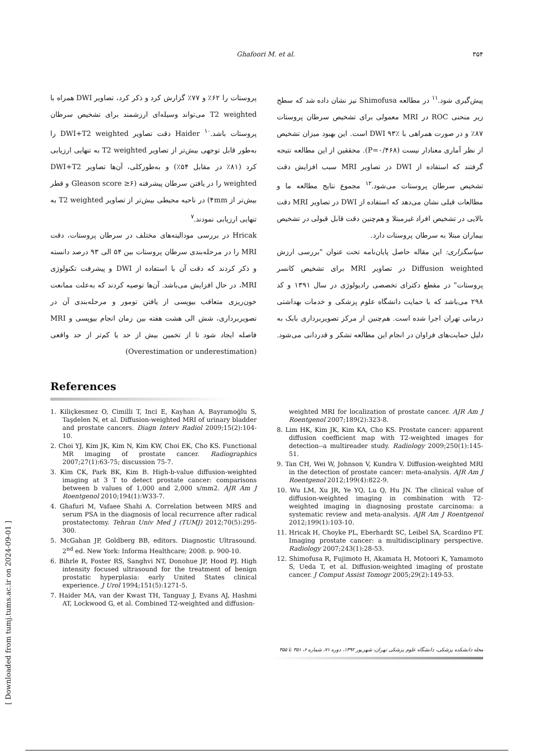Ghafoori M. et al. ۳۵۴
پروستات را ۶۲٪ و ۷۷٪ گزارش کرد و ذکر کرد، تصاویر DWI همراه با T2 weighted می‌تواند وسیله‌ای ارزشمند برای تشخیص سرطان پروستات باشد.<sup>۱۰</sup> Haider دقت تصاویر DWI+T2 weighted را به‌طور قابل توجهی بیش‌تر از تصاویر T2 weighted به تنهایی ارزیابی کرد (۸۱٪ در مقابل ۵۴٪) و به‌طورکلی، آن‌ها تصاویر DWI+T2 weighted را در یافتن سرطان پیشرفته (Gleason score ≥۶ و قطر بیش‌تر از ۴mm) در ناحیه محیطی بیش‌تر از تصاویر T2 weighted به تنهایی ارزیابی نمودند.<sup>۷</sup>
Hricak در بررسی مودالیته‌های مختلف در سرطان پروستات، دقت MRI را در مرحله‌بندی سرطان پروستات بین ۵۴ الی ۹۳ درصد دانسته و ذکر کردند که دقت آن با استفاده از DWI و پیشرفت تکنولوژی MRI، در حال افزایش می‌باشد. آن‌ها توصیه کردند که به‌علت ممانعت خون‌ریزی متعاقب بیوپسی از یافتن تومور و مرحله‌بندی آن در تصویربرداری، شش الی هشت هفته بین زمان انجام بیوپسی و MRI فاصله ایجاد شود تا از تخمین بیش از حد یا کم‌تر از حد واقعی (Overestimation or underestimation)
پیش‌گیری شود.<sup>۱۱</sup> در مطالعه Shimofusa نیز نشان داده شد که سطح زیر منحنی ROC در MRI معمولی برای تشخیص سرطان پروستات ۸۷٪ و در صورت همراهی با DWI ۹۳٪ است. این بهبود میزان تشخیص از نظر آماری معنادار نیست (P=۰/۴۶۸). محققین از این مطالعه نتیجه گرفتند که استفاده از DWI در تصاویر MRI سبب افزایش دقت تشخیص سرطان پروستات می‌شود.<sup>۱۲</sup> مجموع نتایج مطالعه ما و مطالعات قبلی نشان می‌دهد که استفاده از DWI در تصاویر MRI دقت بالایی در تشخیص افراد غیرمبتلا و هم‌چنین دقت قابل قبولی در تشخیص بیماران مبتلا به سرطان پروستات دارد.
سپاسگزاری: این مقاله حاصل پایان‌نامه تحت عنوان "بررسی ارزش Diffusion weighted در تصاویر MRI برای تشخیص کانسر پروستات" در مقطع دکترای تخصصی رادیولوژی در سال ۱۳۹۱ و کد ۲۹۸ می‌باشد که با حمایت دانشگاه علوم پزشکی و خدمات بهداشتی درمانی تهران اجرا شده است. هم‌چنین از مرکز تصویربرداری بابک به دلیل حمایت‌های فراوان در انجام این مطالعه تشکر و قدردانی می‌شود.
References
1. Kiliçkesmez O, Cimilli T, Inci E, Kayhan A, Bayramoğlu S, Taşdelen N, et al. Diffusion-weighted MRI of urinary bladder and prostate cancers. Diagn Interv Radiol 2009;15(2):104-10.
2. Choi YJ, Kim JK, Kim N, Kim KW, Choi EK, Cho KS. Functional MR imaging of prostate cancer. Radiographics 2007;27(1):63-75; discussion 75-7.
3. Kim CK, Park BK, Kim B. High-b-value diffusion-weighted imaging at 3 T to detect prostate cancer: comparisons between b values of 1,000 and 2,000 s/mm2. AJR Am J Roentgenol 2010;194(1):W33-7.
4. Ghafuri M, Vafaee Shahi A. Correlation between MRS and serum PSA in the diagnosis of local recurrence after radical prostatectomy. Tehran Univ Med J (TUMJ) 2012;70(5):295-300.
5. McGahan JP, Goldberg BB, editors. Diagnostic Ultrasound. 2<sup>nd</sup> ed. New York: Informa Healthcare; 2008. p. 900-10.
6. Bihrle R, Foster RS, Sanghvi NT, Donohue JP, Hood PJ. High intensity focused ultrasound for the treatment of benign prostatic hyperplasia: early United States clinical experience. J Urol 1994;151(5):1271-5.
7. Haider MA, van der Kwast TH, Tanguay J, Evans AJ, Hashmi AT, Lockwood G, et al. Combined T2-weighted and diffusion-
weighted MRI for localization of prostate cancer. AJR Am J Roentgenol 2007;189(2):323-8.
8. Lim HK, Kim JK, Kim KA, Cho KS. Prostate cancer: apparent diffusion coefficient map with T2-weighted images for detection--a multireader study. Radiology 2009;250(1):145-51.
9. Tan CH, Wei W, Johnson V, Kundra V. Diffusion-weighted MRI in the detection of prostate cancer: meta-analysis. AJR Am J Roentgenol 2012;199(4):822-9.
10. Wu LM, Xu JR, Ye YQ, Lu Q, Hu JN. The clinical value of diffusion-weighted imaging in combination with T2-weighted imaging in diagnosing prostate carcinoma: a systematic review and meta-analysis. AJR Am J Roentgenol 2012;199(1):103-10.
11. Hricak H, Choyke PL, Eberhardt SC, Leibel SA, Scardino PT. Imaging prostate cancer: a multidisciplinary perspective. Radiology 2007;243(1):28-53.
12. Shimofusa R, Fujimoto H, Akamata H, Motoori K, Yamamoto S, Ueda T, et al. Diffusion-weighted imaging of prostate cancer. J Comput Assist Tomogr 2005;29(2):149-53.
مجله دانشکده پزشکی، دانشگاه علوم پزشکی تهران، شهریور ۱۳۹۲، دوره ۷۱، شماره ۶، ۳۵۱ تا ۳۵۵
[ Downloaded from tumj.tums.ac.ir on 2024-09-01 ]